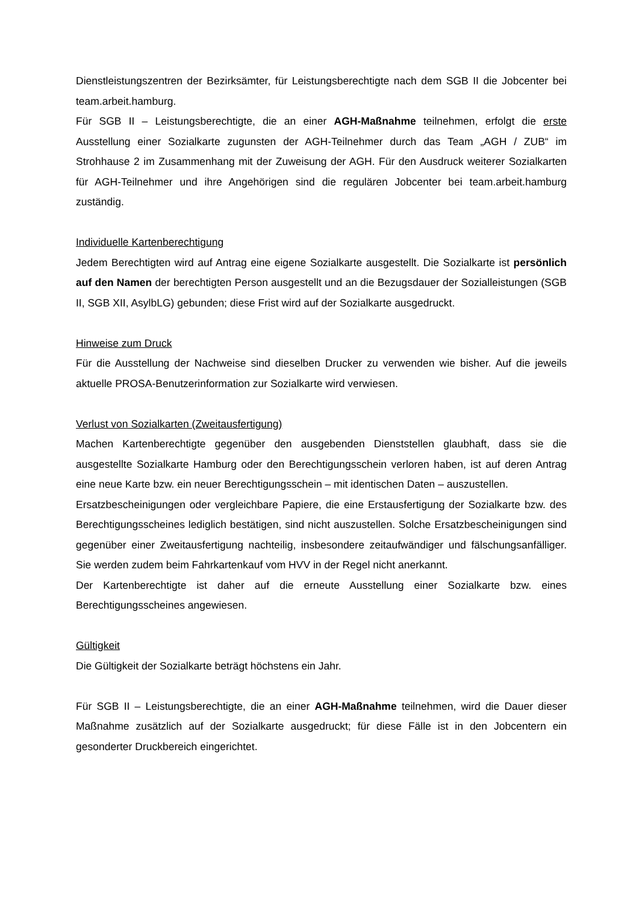Dienstleistungszentren der Bezirksämter, für Leistungsberechtigte nach dem SGB II die Jobcenter bei team.arbeit.hamburg.
Für SGB II – Leistungsberechtigte, die an einer AGH-Maßnahme teilnehmen, erfolgt die erste Ausstellung einer Sozialkarte zugunsten der AGH-Teilnehmer durch das Team „AGH / ZUB“ im Strohhause 2 im Zusammenhang mit der Zuweisung der AGH. Für den Ausdruck weiterer Sozialkarten für AGH-Teilnehmer und ihre Angehörigen sind die regulären Jobcenter bei team.arbeit.hamburg zuständig.
Individuelle Kartenberechtigung
Jedem Berechtigten wird auf Antrag eine eigene Sozialkarte ausgestellt. Die Sozialkarte ist persönlich auf den Namen der berechtigten Person ausgestellt und an die Bezugsdauer der Sozialleistungen (SGB II, SGB XII, AsylbLG) gebunden; diese Frist wird auf der Sozialkarte ausgedruckt.
Hinweise zum Druck
Für die Ausstellung der Nachweise sind dieselben Drucker zu verwenden wie bisher. Auf die jeweils aktuelle PROSA-Benutzerinformation zur Sozialkarte wird verwiesen.
Verlust von Sozialkarten (Zweitausfertigung)
Machen Kartenberechtigte gegenüber den ausgebenden Dienststellen glaubhaft, dass sie die ausgestellte Sozialkarte Hamburg oder den Berechtigungsschein verloren haben, ist auf deren Antrag eine neue Karte bzw. ein neuer Berechtigungsschein – mit identischen Daten – auszustellen.
Ersatzbescheinigungen oder vergleichbare Papiere, die eine Erstausfertigung der Sozialkarte bzw. des Berechtigungsscheines lediglich bestätigen, sind nicht auszustellen. Solche Ersatzbescheinigungen sind gegenüber einer Zweitausfertigung nachteilig, insbesondere zeitaufwändiger und fälschungsanfälliger. Sie werden zudem beim Fahrkartenkauf vom HVV in der Regel nicht anerkannt.
Der Kartenberechtigte ist daher auf die erneute Ausstellung einer Sozialkarte bzw. eines Berechtigungsscheines angewiesen.
Gültigkeit
Die Gültigkeit der Sozialkarte beträgt höchstens ein Jahr.
Für SGB II – Leistungsberechtigte, die an einer AGH-Maßnahme teilnehmen, wird die Dauer dieser Maßnahme zusätzlich auf der Sozialkarte ausgedruckt; für diese Fälle ist in den Jobcentern ein gesonderter Druckbereich eingerichtet.